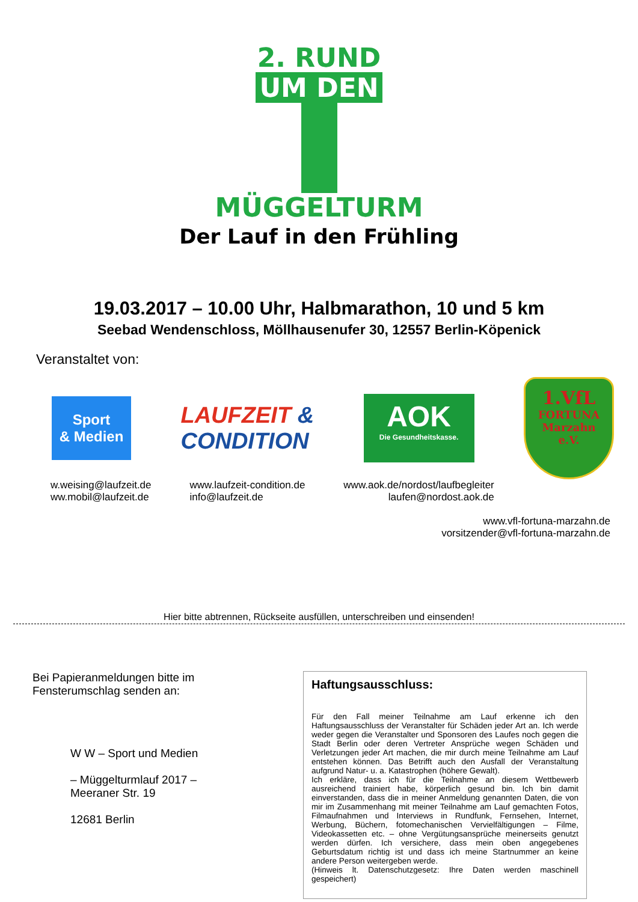2. RUND
UM DEN
MÜGGELTURM
Der Lauf in den Frühling
19.03.2017 – 10.00 Uhr, Halbmarathon, 10 und 5 km
Seebad Wendenschloss, Möllhausenufer 30, 12557 Berlin-Köpenick
Veranstaltet von:
Sport
& Medien
LAUFZEIT &
CONDITION
AOK
Die Gesundheitskasse.
1.VfL
FORTUNA
Marzahn
e.V.
w.weising@laufzeit.de
ww.mobil@laufzeit.de
www.laufzeit-condition.de
info@laufzeit.de
www.aok.de/nordost/laufbegleiter
laufen@nordost.aok.de
www.vfl-fortuna-marzahn.de
vorsitzender@vfl-fortuna-marzahn.de
Hier bitte abtrennen, Rückseite ausfüllen, unterschreiben und einsenden!
Bei Papieranmeldungen bitte im
Fensterumschlag senden an:
W W – Sport und Medien
– Müggelturmlauf 2017 –
Meeraner Str. 19
12681 Berlin
Haftungsausschluss:
Für den Fall meiner Teilnahme am Lauf erkenne ich den Haftungsausschluss der Veranstalter für Schäden jeder Art an. Ich werde weder gegen die Veranstalter und Sponsoren des Laufes noch gegen die Stadt Berlin oder deren Vertreter Ansprüche wegen Schäden und Verletzungen jeder Art machen, die mir durch meine Teilnahme am Lauf entstehen können. Das Betrifft auch den Ausfall der Veranstaltung aufgrund Natur- u. a. Katastrophen (höhere Gewalt).
Ich erkläre, dass ich für die Teilnahme an diesem Wettbewerb ausreichend trainiert habe, körperlich gesund bin. Ich bin damit einverstanden, dass die in meiner Anmeldung genannten Daten, die von mir im Zusammenhang mit meiner Teilnahme am Lauf gemachten Fotos, Filmaufnahmen und Interviews in Rundfunk, Fernsehen, Internet, Werbung, Büchern, fotomechanischen Vervielfältigungen – Filme, Videokassetten etc. – ohne Vergütungsansprüche meinerseits genutzt werden dürfen. Ich versichere, dass mein oben angegebenes Geburtsdatum richtig ist und dass ich meine Startnummer an keine andere Person weitergeben werde.
(Hinweis lt. Datenschutzgesetz: Ihre Daten werden maschinell gespeichert)